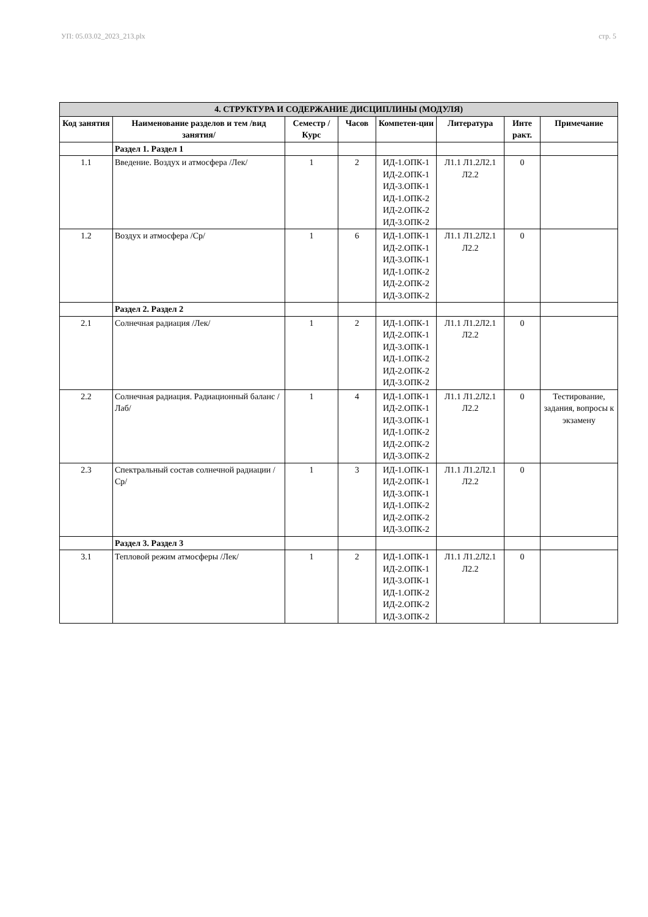УП: 05.03.02_2023_213.plx стр. 5
| 4. СТРУКТУРА И СОДЕРЖАНИЕ ДИСЦИПЛИНЫ (МОДУЛЯ) | | | | | | | |
| --- | --- | --- | --- | --- | --- | --- | --- |
| Код занятия | Наименование разделов и тем /вид занятия/ | Семестр / Курс | Часов | Компетен-ции | Литература | Инте ракт. | Примечание |
| | Раздел 1. Раздел 1 | | | | | | |
| 1.1 | Введение. Воздух и атмосфера /Лек/ | 1 | 2 | ИД-1.ОПК-1 ИД-2.ОПК-1 ИД-3.ОПК-1 ИД-1.ОПК-2 ИД-2.ОПК-2 ИД-3.ОПК-2 | Л1.1 Л1.2Л2.1 Л2.2 | 0 | |
| 1.2 | Воздух и атмосфера /Ср/ | 1 | 6 | ИД-1.ОПК-1 ИД-2.ОПК-1 ИД-3.ОПК-1 ИД-1.ОПК-2 ИД-2.ОПК-2 ИД-3.ОПК-2 | Л1.1 Л1.2Л2.1 Л2.2 | 0 | |
| | Раздел 2. Раздел 2 | | | | | | |
| 2.1 | Солнечная радиация /Лек/ | 1 | 2 | ИД-1.ОПК-1 ИД-2.ОПК-1 ИД-3.ОПК-1 ИД-1.ОПК-2 ИД-2.ОПК-2 ИД-3.ОПК-2 | Л1.1 Л1.2Л2.1 Л2.2 | 0 | |
| 2.2 | Солнечная радиация. Радиационный баланс /Лаб/ | 1 | 4 | ИД-1.ОПК-1 ИД-2.ОПК-1 ИД-3.ОПК-1 ИД-1.ОПК-2 ИД-2.ОПК-2 ИД-3.ОПК-2 | Л1.1 Л1.2Л2.1 Л2.2 | 0 | Тестирование, задания, вопросы к экзамену |
| 2.3 | Спектральный состав солнечной радиации /Ср/ | 1 | 3 | ИД-1.ОПК-1 ИД-2.ОПК-1 ИД-3.ОПК-1 ИД-1.ОПК-2 ИД-2.ОПК-2 ИД-3.ОПК-2 | Л1.1 Л1.2Л2.1 Л2.2 | 0 | |
| | Раздел 3. Раздел 3 | | | | | | |
| 3.1 | Тепловой режим атмосферы /Лек/ | 1 | 2 | ИД-1.ОПК-1 ИД-2.ОПК-1 ИД-3.ОПК-1 ИД-1.ОПК-2 ИД-2.ОПК-2 ИД-3.ОПК-2 | Л1.1 Л1.2Л2.1 Л2.2 | 0 | |